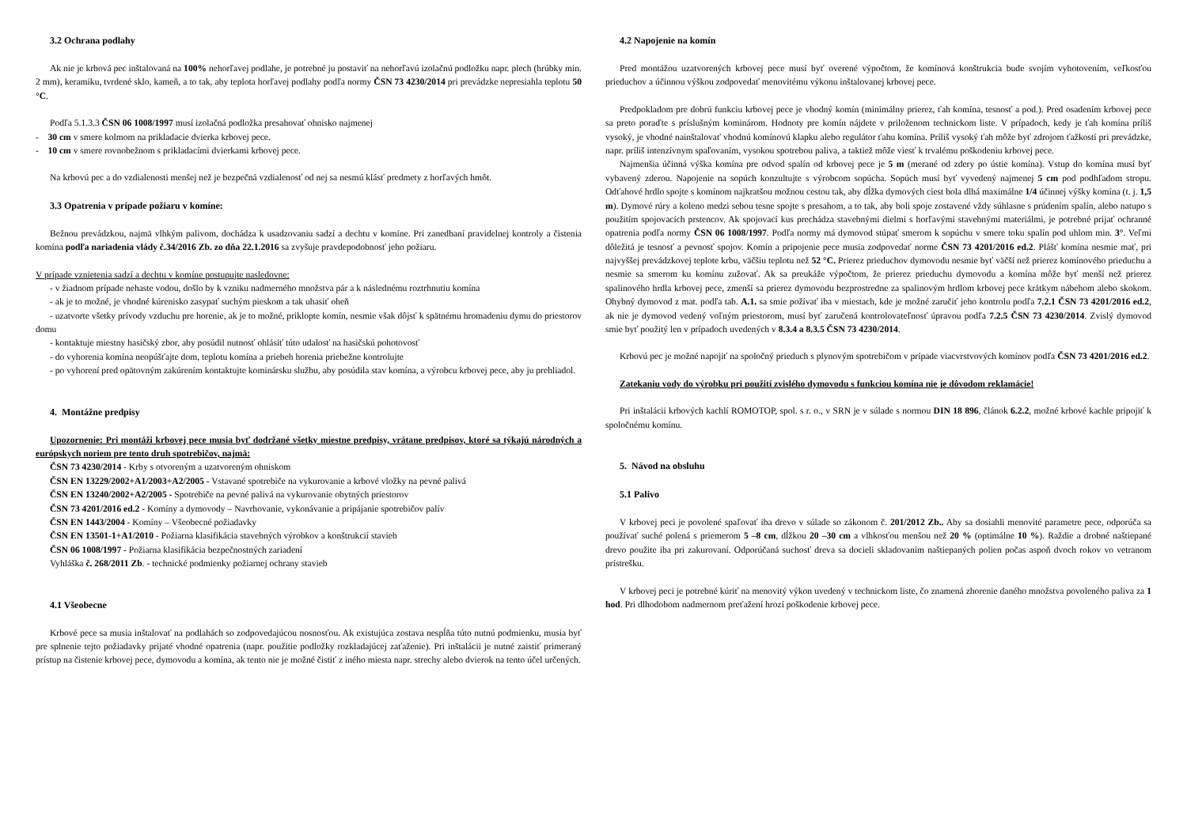3.2 Ochrana podlahy
Ak nie je krbová pec inštalovaná na 100% nehorľavej podlahe, je potrebné ju postaviť na nehorľavú izolačnú podložku napr. plech (hrúbky min. 2 mm), keramiku, tvrdené sklo, kameň, a to tak, aby teplota horľavej podlahy podľa normy ČSN 73 4230/2014 pri prevádzke nepresiahla teplotu 50 °C.
Podľa 5.1.3.3 ČSN 06 1008/1997 musí izolačná podložka presahovať ohnisko najmenej
- 30 cm v smere kolmom na prikladacie dvierka krbovej pece.
- 10 cm v smere rovnobežnom s prikladacími dvierkami krbovej pece.
Na krbovú pec a do vzdialenosti menšej než je bezpečná vzdialenosť od nej sa nesmú klásť predmety z horľavých hmôt.
3.3 Opatrenia v prípade požiaru v komíne:
Bežnou prevádzkou, najmä vlhkým palivom, dochádza k usadzovaniu sadzí a dechtu v komíne. Pri zanedbaní pravidelnej kontroly a čistenia komína podľa nariadenia vlády č.34/2016 Zb. zo dňa 22.1.2016 sa zvyšuje pravdepodobnosť jeho požiaru.
V prípade vznietenia sadzí a dechtu v komíne postupujte nasledovne:
- v žiadnom prípade nehaste vodou, došlo by k vzniku nadmerného množstva pár a k následnému roztrhnutiu komína
- ak je to možné, je vhodné kúrenisko zasypať suchým pieskom a tak uhasiť oheň
- uzatvorte všetky prívody vzduchu pre horenie, ak je to možné, priklopte komín, nesmie však dôjsť k spätnému hromadeniu dymu do priestorov domu
- kontaktuje miestny hasičský zbor, aby posúdil nutnosť ohlásiť túto udalosť na hasičskú pohotovosť
- do vyhorenia komína neopúšťajte dom, teplotu komína a priebeh horenia priebežne kontrolujte
- po vyhorení pred opätovným zakúrením kontaktujte kominársku službu, aby posúdila stav komína, a výrobcu krbovej pece, aby ju prehliadol.
4. Montážne predpisy
Upozornenie: Pri montáži krbovej pece musia byť dodržané všetky miestne predpisy, vrátane predpisov, ktoré sa týkajú národných a európskych noriem pre tento druh spotrebičov, najmä:
ČSN 73 4230/2014 - Krby s otvoreným a uzatvoreným ohniskom
ČSN EN 13229/2002+A1/2003+A2/2005 - Vstavané spotrebiče na vykurovanie a krbové vložky na pevné palivá
ČSN EN 13240/2002+A2/2005 - Spotrebiče na pevné palivá na vykurovanie obytných priestorov
ČSN 73 4201/2016 ed.2 - Komíny a dymovody – Navrhovanie, vykonávanie a pripájanie spotrebičov palív
ČSN EN 1443/2004 - Komíny – Všeobecné požiadavky
ČSN EN 13501-1+A1/2010 - Požiarna klasifikácia stavebných výrobkov a konštrukcií stavieb
ČSN 06 1008/1997 - Požiarna klasifikácia bezpečnostných zariadení
Vyhláška č. 268/2011 Zb. - technické podmienky požiarnej ochrany stavieb
4.1 Všeobecne
Krbové pece sa musia inštalovať na podlahách so zodpovedajúcou nosnosťou. Ak existujúca zostava nespĺňa túto nutnú podmienku, musia byť pre splnenie tejto požiadavky prijaté vhodné opatrenia (napr. použitie podložky rozkladajúcej zaťaženie). Pri inštalácii je nutné zaistiť primeraný prístup na čistenie krbovej pece, dymovodu a komína, ak tento nie je možné čistiť z iného miesta napr. strechy alebo dvierok na tento účel určených.
4.2 Napojenie na komín
Pred montážou uzatvorených krbovej pece musí byť overené výpočtom, že komínová konštrukcia bude svojím vyhotovením, veľkosťou prieduchov a účinnou výškou zodpovedať menovitému výkonu inštalovanej krbovej pece.
Predpokladom pre dobrú funkciu krbovej pece je vhodný komín (minimálny prierez, ťah komína, tesnosť a pod.). Pred osadením krbovej pece sa preto poraďte s príslušným kominárom. Hodnoty pre komín nájdete v priloženom technickom liste. V prípadoch, kedy je ťah komína príliš vysoký, je vhodné nainštalovať vhodnú komínovú klapku alebo regulátor ťahu komína. Príliš vysoký ťah môže byť zdrojom ťažkostí pri prevádzke, napr. príliš intenzívnym spaľovaním, vysokou spotrebou paliva, a taktiež môže viesť k trvalému poškodeniu krbovej pece.
Najmenšia účinná výška komína pre odvod spalín od krbovej pece je 5 m (merané od zdery po ústie komína). Vstup do komína musí byť vybavený zderou. Napojenie na sopúch konzultujte s výrobcom sopúcha. Sopúch musí byť vyvedený najmenej 5 cm pod podhľadom stropu. Odťahové hrdlo spojte s komínom najkratšou možnou cestou tak, aby dĺžka dymových ciest bola dlhá maximálne 1/4 účinnej výšky komína (t. j. 1,5 m). Dymové rúry a koleno medzi sebou tesne spojte s presahom, a to tak, aby boli spoje zostavené vždy súhlasne s prúdením spalín, alebo natupo s použitím spojovacích prstencov. Ak spojovací kus prechádza stavebnými dielmi s horľavými stavebnými materiálmi, je potrebné prijať ochranné opatrenia podľa normy ČSN 06 1008/1997. Podľa normy má dymovod stúpať smerom k sopúchu v smere toku spalín pod uhlom min. 3°. Veľmi dôležitá je tesnosť a pevnosť spojov. Komín a pripojenie pece musia zodpovedať norme ČSN 73 4201/2016 ed.2. Plášť komína nesmie mať, pri najvyššej prevádzkovej teplote krbu, väčšiu teplotu než 52 °C. Prierez prieduchov dymovodu nesmie byť väčší než prierez komínového prieduchu a nesmie sa smerom ku komínu zužovať. Ak sa preukáže výpočtom, že prierez prieduchu dymovodu a komína môže byť menší než prierez spalinového hrdla krbovej pece, zmenší sa prierez dymovodu bezprostredne za spalinovým hrdlom krbovej pece krátkym nábehom alebo skokom. Ohybný dymovod z mat. podľa tab. A.1. sa smie požívať iba v miestach, kde je možné zaručiť jeho kontrolu podľa 7.2.1 ČSN 73 4201/2016 ed.2, ak nie je dymovod vedený voľným priestorom, musí byť zaručená kontrolovateľnosť úpravou podľa 7.2.5 ČSN 73 4230/2014. Zvislý dymovod smie byť použitý len v prípadoch uvedených v 8.3.4 a 8.3.5 ČSN 73 4230/2014.
Krbovú pec je možné napojiť na spoločný prieduch s plynovým spotrebičom v prípade viacvrstvových komínov podľa ČSN 73 4201/2016 ed.2.
Zatekaniu vody do výrobku pri použití zvislého dymovodu s funkciou komína nie je dôvodom reklamácie!
Pri inštalácii krbových kachlí ROMOTOP, spol. s r. o., v SRN je v súlade s normou DIN 18 896, článok 6.2.2, možné krbové kachle pripojiť k spoločnému komínu.
5. Návod na obsluhu
5.1 Palivo
V krbovej peci je povolené spaľovať iba drevo v súlade so zákonom č. 201/2012 Zb.. Aby sa dosiahli menovité parametre pece, odporúča sa používať suché polená s priemerom 5 –8 cm, dĺžkou 20 –30 cm a vlhkosťou menšou než 20 % (optimálne 10 %). Raždie a drobné naštiepané drevo použite iba pri zakurovaní. Odporúčaná suchosť dreva sa docieli skladovaním naštiepaných polien počas aspoň dvoch rokov vo vetranom prístrešku.
V krbovej peci je potrebné kúriť na menovitý výkon uvedený v technickom liste, čo znamená zhorenie daného množstva povoleného paliva za 1 hod. Pri dlhodobom nadmernom preťažení hrozí poškodenie krbovej pece.